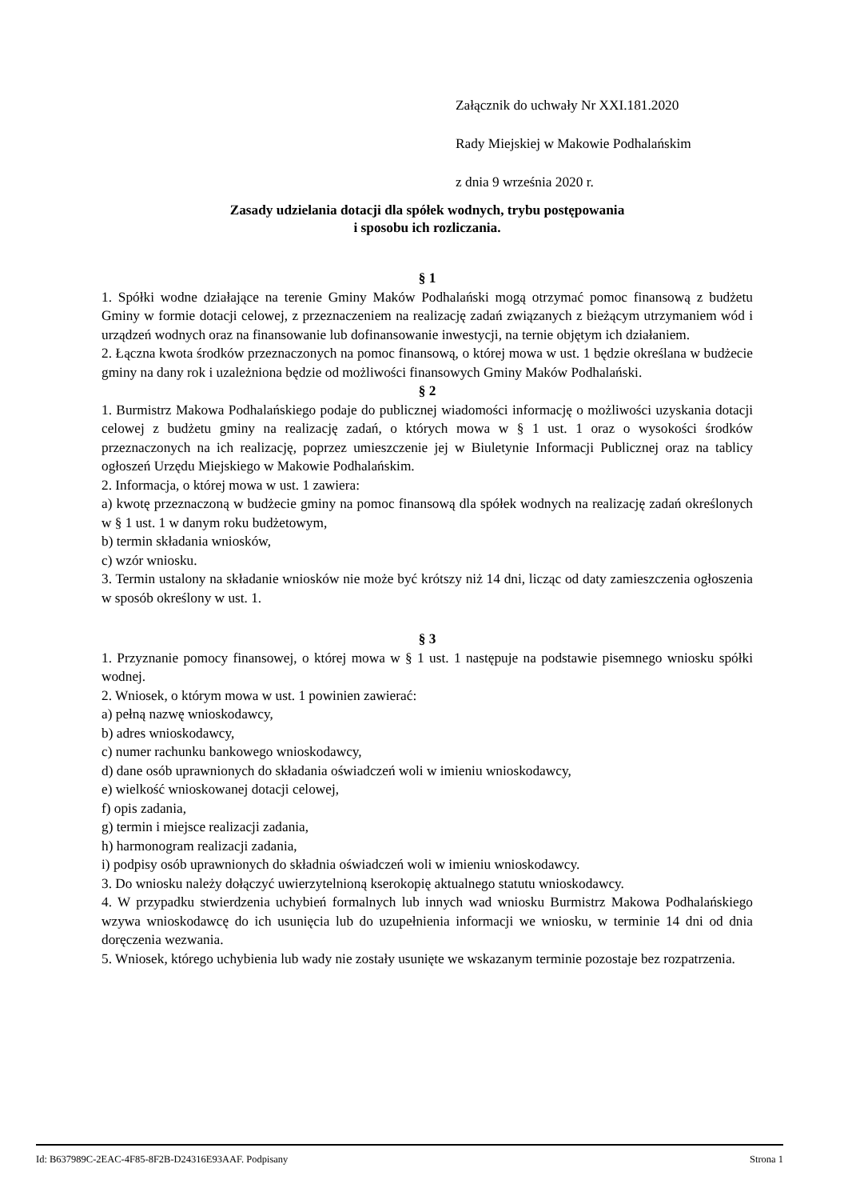Załącznik do uchwały Nr XXI.181.2020
Rady Miejskiej w Makowie Podhalańskim
z dnia 9 września 2020 r.
Zasady udzielania dotacji dla spółek wodnych, trybu postępowania
i sposobu ich rozliczania.
§ 1
1. Spółki wodne działające na terenie Gminy Maków Podhalański mogą otrzymać pomoc finansową z budżetu Gminy w formie dotacji celowej, z przeznaczeniem na realizację zadań związanych z bieżącym utrzymaniem wód i urządzeń wodnych oraz na finansowanie lub dofinansowanie inwestycji, na ternie objętym ich działaniem.
2. Łączna kwota środków przeznaczonych na pomoc finansową, o której mowa w ust. 1 będzie określana w budżecie gminy na dany rok i uzależniona będzie od możliwości finansowych Gminy Maków Podhalański.
§ 2
1. Burmistrz Makowa Podhalańskiego podaje do publicznej wiadomości informację o możliwości uzyskania dotacji celowej z budżetu gminy na realizację zadań, o których mowa w § 1 ust. 1 oraz o wysokości środków przeznaczonych na ich realizację, poprzez umieszczenie jej w Biuletynie Informacji Publicznej oraz na tablicy ogłoszeń Urzędu Miejskiego w Makowie Podhalańskim.
2. Informacja, o której mowa w ust. 1 zawiera:
a) kwotę przeznaczoną w budżecie gminy na pomoc finansową dla spółek wodnych na realizację zadań określonych w § 1 ust. 1 w danym roku budżetowym,
b) termin składania wniosków,
c) wzór wniosku.
3. Termin ustalony na składanie wniosków nie może być krótszy niż 14 dni, licząc od daty zamieszczenia ogłoszenia w sposób określony w ust. 1.
§ 3
1. Przyznanie pomocy finansowej, o której mowa w § 1 ust. 1 następuje na podstawie pisemnego wniosku spółki wodnej.
2. Wniosek, o którym mowa w ust. 1 powinien zawierać:
a) pełną nazwę wnioskodawcy,
b) adres wnioskodawcy,
c) numer rachunku bankowego wnioskodawcy,
d) dane osób uprawnionych do składania oświadczeń woli w imieniu wnioskodawcy,
e) wielkość wnioskowanej dotacji celowej,
f) opis zadania,
g) termin i miejsce realizacji zadania,
h) harmonogram realizacji zadania,
i) podpisy osób uprawnionych do składnia oświadczeń woli w imieniu wnioskodawcy.
3. Do wniosku należy dołączyć uwierzytelnioną kserokopię aktualnego statutu wnioskodawcy.
4. W przypadku stwierdzenia uchybień formalnych lub innych wad wniosku Burmistrz Makowa Podhalańskiego wzywa wnioskodawcę do ich usunięcia lub do uzupełnienia informacji we wniosku, w terminie 14 dni od dnia doręczenia wezwania.
5. Wniosek, którego uchybienia lub wady nie zostały usunięte we wskazanym terminie pozostaje bez rozpatrzenia.
Id: B637989C-2EAC-4F85-8F2B-D24316E93AAF. Podpisany Strona 1